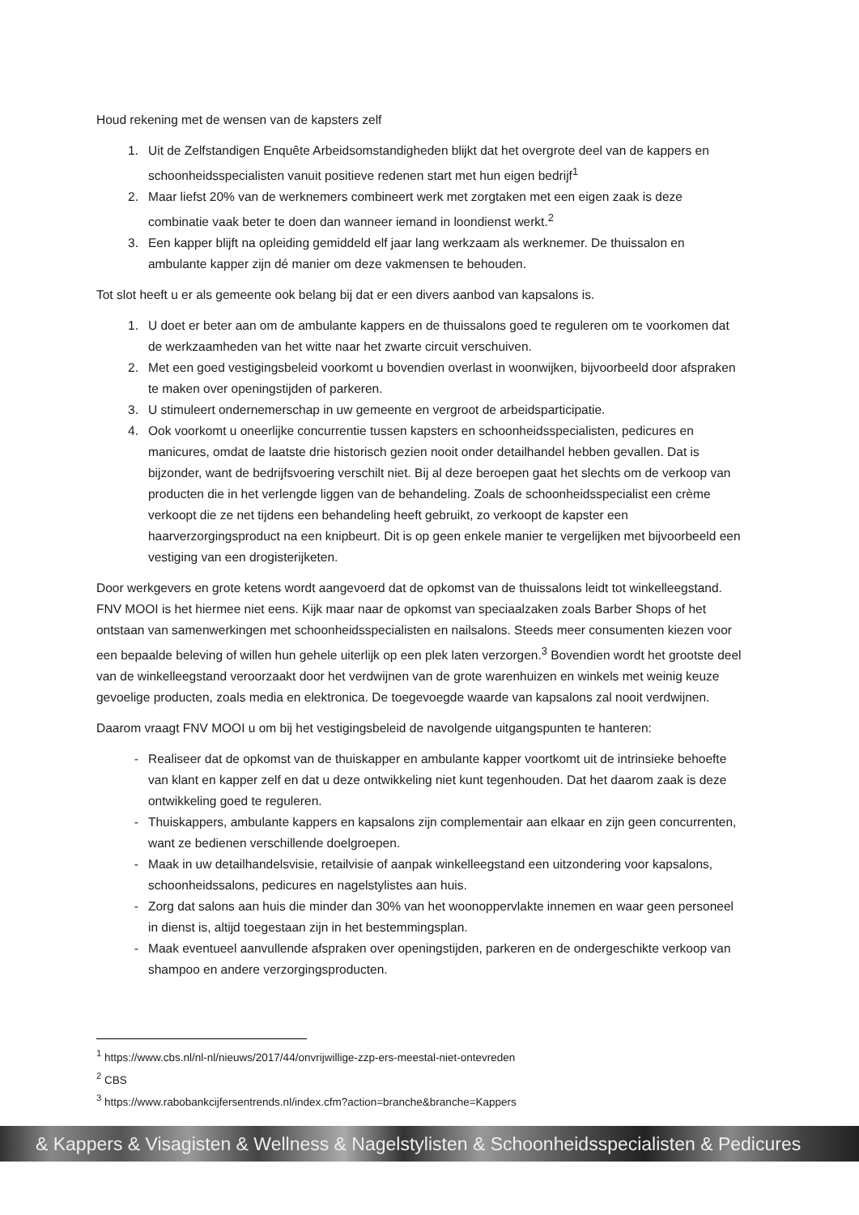Houd rekening met de wensen van de kapsters zelf
1. Uit de Zelfstandigen Enquête Arbeidsomstandigheden blijkt dat het overgrote deel van de kappers en schoonheidsspecialisten vanuit positieve redenen start met hun eigen bedrijf<sup>1</sup>
2. Maar liefst 20% van de werknemers combineert werk met zorgtaken met een eigen zaak is deze combinatie vaak beter te doen dan wanneer iemand in loondienst werkt.<sup>2</sup>
3. Een kapper blijft na opleiding gemiddeld elf jaar lang werkzaam als werknemer. De thuissalon en ambulante kapper zijn dé manier om deze vakmensen te behouden.
Tot slot heeft u er als gemeente ook belang bij dat er een divers aanbod van kapsalons is.
1. U doet er beter aan om de ambulante kappers en de thuissalons goed te reguleren om te voorkomen dat de werkzaamheden van het witte naar het zwarte circuit verschuiven.
2. Met een goed vestigingsbeleid voorkomt u bovendien overlast in woonwijken, bijvoorbeeld door afspraken te maken over openingstijden of parkeren.
3. U stimuleert ondernemerschap in uw gemeente en vergroot de arbeidsparticipatie.
4. Ook voorkomt u oneerlijke concurrentie tussen kapsters en schoonheidsspecialisten, pedicures en manicures, omdat de laatste drie historisch gezien nooit onder detailhandel hebben gevallen. Dat is bijzonder, want de bedrijfsvoering verschilt niet. Bij al deze beroepen gaat het slechts om de verkoop van producten die in het verlengde liggen van de behandeling. Zoals de schoonheidsspecialist een crème verkoopt die ze net tijdens een behandeling heeft gebruikt, zo verkoopt de kapster een haarverzorgingsproduct na een knipbeurt. Dit is op geen enkele manier te vergelijken met bijvoorbeeld een vestiging van een drogisterijketen.
Door werkgevers en grote ketens wordt aangevoerd dat de opkomst van de thuissalons leidt tot winkelleegstand. FNV MOOI is het hiermee niet eens. Kijk maar naar de opkomst van speciaalzaken zoals Barber Shops of het ontstaan van samenwerkingen met schoonheidsspecialisten en nailsalons. Steeds meer consumenten kiezen voor een bepaalde beleving of willen hun gehele uiterlijk op een plek laten verzorgen.<sup>3</sup> Bovendien wordt het grootste deel van de winkelleegstand veroorzaakt door het verdwijnen van de grote warenhuizen en winkels met weinig keuze gevoelige producten, zoals media en elektronica. De toegevoegde waarde van kapsalons zal nooit verdwijnen.
Daarom vraagt FNV MOOI u om bij het vestigingsbeleid de navolgende uitgangspunten te hanteren:
- Realiseer dat de opkomst van de thuiskapper en ambulante kapper voortkomt uit de intrinsieke behoefte van klant en kapper zelf en dat u deze ontwikkeling niet kunt tegenhouden. Dat het daarom zaak is deze ontwikkeling goed te reguleren.
- Thuiskappers, ambulante kappers en kapsalons zijn complementair aan elkaar en zijn geen concurrenten, want ze bedienen verschillende doelgroepen.
- Maak in uw detailhandelsvisie, retailvisie of aanpak winkelleegstand een uitzondering voor kapsalons, schoonheidssalons, pedicures en nagelstylistes aan huis.
- Zorg dat salons aan huis die minder dan 30% van het woonoppervlakte innemen en waar geen personeel in dienst is, altijd toegestaan zijn in het bestemmingsplan.
- Maak eventueel aanvullende afspraken over openingstijden, parkeren en de ondergeschikte verkoop van shampoo en andere verzorgingsproducten.
<sup>1</sup> https://www.cbs.nl/nl-nl/nieuws/2017/44/onvrijwillige-zzp-ers-meestal-niet-ontevreden
<sup>2</sup> CBS
<sup>3</sup> https://www.rabobankcijfersentrends.nl/index.cfm?action=branche&branche=Kappers
& Kappers & Visagisten & Wellness & Nagelstylisten & Schoonheidsspecialisten & Pedicures